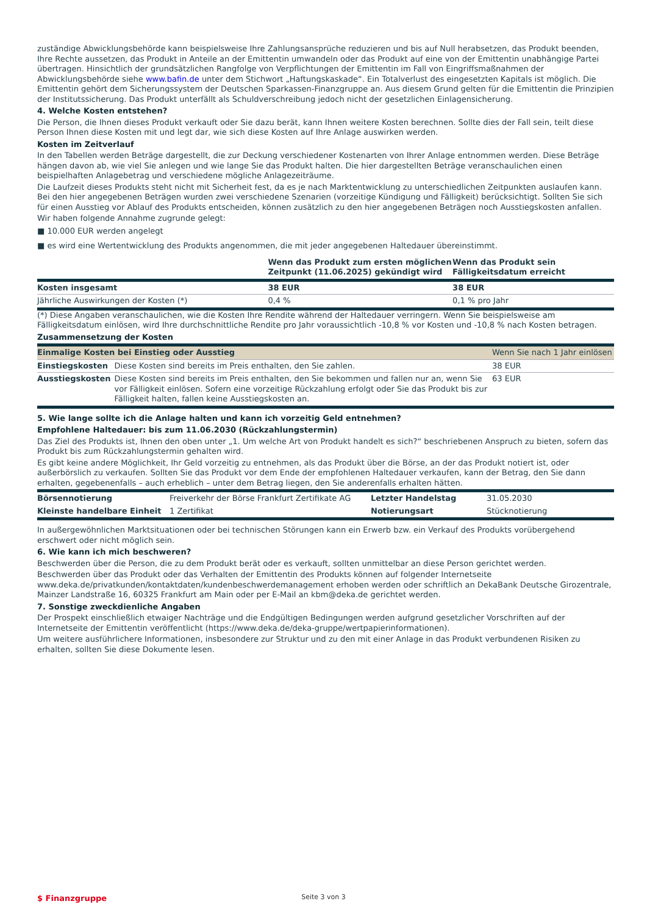zuständige Abwicklungsbehörde kann beispielsweise Ihre Zahlungsansprüche reduzieren und bis auf Null herabsetzen, das Produkt beenden, Ihre Rechte aussetzen, das Produkt in Anteile an der Emittentin umwandeln oder das Produkt auf eine von der Emittentin unabhängige Partei übertragen. Hinsichtlich der grundsätzlichen Rangfolge von Verpflichtungen der Emittentin im Fall von Eingriffsmaßnahmen der Abwicklungsbehörde siehe www.bafin.de unter dem Stichwort „Haftungskaskade“. Ein Totalverlust des eingesetzten Kapitals ist möglich. Die Emittentin gehört dem Sicherungssystem der Deutschen Sparkassen-Finanzgruppe an. Aus diesem Grund gelten für die Emittentin die Prinzipien der Institutssicherung. Das Produkt unterfällt als Schuldverschreibung jedoch nicht der gesetzlichen Einlagensicherung.
4. Welche Kosten entstehen?
Die Person, die Ihnen dieses Produkt verkauft oder Sie dazu berät, kann Ihnen weitere Kosten berechnen. Sollte dies der Fall sein, teilt diese Person Ihnen diese Kosten mit und legt dar, wie sich diese Kosten auf Ihre Anlage auswirken werden.
Kosten im Zeitverlauf
In den Tabellen werden Beträge dargestellt, die zur Deckung verschiedener Kostenarten von Ihrer Anlage entnommen werden. Diese Beträge hängen davon ab, wie viel Sie anlegen und wie lange Sie das Produkt halten. Die hier dargestellten Beträge veranschaulichen einen beispielhaften Anlagebetrag und verschiedene mögliche Anlagezeiträume.
Die Laufzeit dieses Produkts steht nicht mit Sicherheit fest, da es je nach Marktentwicklung zu unterschiedlichen Zeitpunkten auslaufen kann. Bei den hier angegebenen Beträgen wurden zwei verschiedene Szenarien (vorzeitige Kündigung und Fälligkeit) berücksichtigt. Sollten Sie sich für einen Ausstieg vor Ablauf des Produkts entscheiden, können zusätzlich zu den hier angegebenen Beträgen noch Ausstiegskosten anfallen.
Wir haben folgende Annahme zugrunde gelegt:
■ 10.000 EUR werden angelegt
■ es wird eine Wertentwicklung des Produkts angenommen, die mit jeder angegebenen Haltedauer übereinstimmt.
| | Wenn das Produkt zum ersten möglichen Zeitpunkt (11.06.2025) gekündigt wird | Wenn das Produkt sein Fälligkeitsdatum erreicht |
| --- | --- | --- |
| Kosten insgesamt | 38 EUR | 38 EUR |
| Jährliche Auswirkungen der Kosten (*) | 0,4 % | 0,1 % pro Jahr |
(*) Diese Angaben veranschaulichen, wie die Kosten Ihre Rendite während der Haltedauer verringern. Wenn Sie beispielsweise am Fälligkeitsdatum einlösen, wird Ihre durchschnittliche Rendite pro Jahr voraussichtlich -10,8 % vor Kosten und -10,8 % nach Kosten betragen.
Zusammensetzung der Kosten
| Einmalige Kosten bei Einstieg oder Ausstieg | | Wenn Sie nach 1 Jahr einlösen |
| Einstiegskosten | Diese Kosten sind bereits im Preis enthalten, den Sie zahlen. | 38 EUR |
| Ausstiegskosten | Diese Kosten sind bereits im Preis enthalten, den Sie bekommen und fallen nur an, wenn Sie vor Fälligkeit einlösen. Sofern eine vorzeitige Rückzahlung erfolgt oder Sie das Produkt bis zur Fälligkeit halten, fallen keine Ausstiegskosten an. | 63 EUR |
5. Wie lange sollte ich die Anlage halten und kann ich vorzeitig Geld entnehmen?
Empfohlene Haltedauer: bis zum 11.06.2030 (Rückzahlungstermin)
Das Ziel des Produkts ist, Ihnen den oben unter „1. Um welche Art von Produkt handelt es sich?“ beschriebenen Anspruch zu bieten, sofern das Produkt bis zum Rückzahlungstermin gehalten wird.
Es gibt keine andere Möglichkeit, Ihr Geld vorzeitig zu entnehmen, als das Produkt über die Börse, an der das Produkt notiert ist, oder außerbörslich zu verkaufen. Sollten Sie das Produkt vor dem Ende der empfohlenen Haltedauer verkaufen, kann der Betrag, den Sie dann erhalten, gegebenenfalls – auch erheblich – unter dem Betrag liegen, den Sie anderenfalls erhalten hätten.
| Börsennotierung | Freiverkehr der Börse Frankfurt Zertifikate AG | Letzter Handelstag | 31.05.2030 |
| Kleinste handelbare Einheit | 1 Zertifikat | Notierungsart | Stücknotierung |
In außergewöhnlichen Marktsituationen oder bei technischen Störungen kann ein Erwerb bzw. ein Verkauf des Produkts vorübergehend erschwert oder nicht möglich sein.
6. Wie kann ich mich beschweren?
Beschwerden über die Person, die zu dem Produkt berät oder es verkauft, sollten unmittelbar an diese Person gerichtet werden.
Beschwerden über das Produkt oder das Verhalten der Emittentin des Produkts können auf folgender Internetseite www.deka.de/privatkunden/kontaktdaten/kundenbeschwerdemanagement erhoben werden oder schriftlich an DekaBank Deutsche Girozentrale, Mainzer Landstraße 16, 60325 Frankfurt am Main oder per E-Mail an kbm@deka.de gerichtet werden.
7. Sonstige zweckdienliche Angaben
Der Prospekt einschließlich etwaiger Nachträge und die Endgültigen Bedingungen werden aufgrund gesetzlicher Vorschriften auf der Internetseite der Emittentin veröffentlicht (https://www.deka.de/deka-gruppe/wertpapierinformationen).
Um weitere ausführlichere Informationen, insbesondere zur Struktur und zu den mit einer Anlage in das Produkt verbundenen Risiken zu erhalten, sollten Sie diese Dokumente lesen.
$ Finanzgruppe
Seite 3 von 3